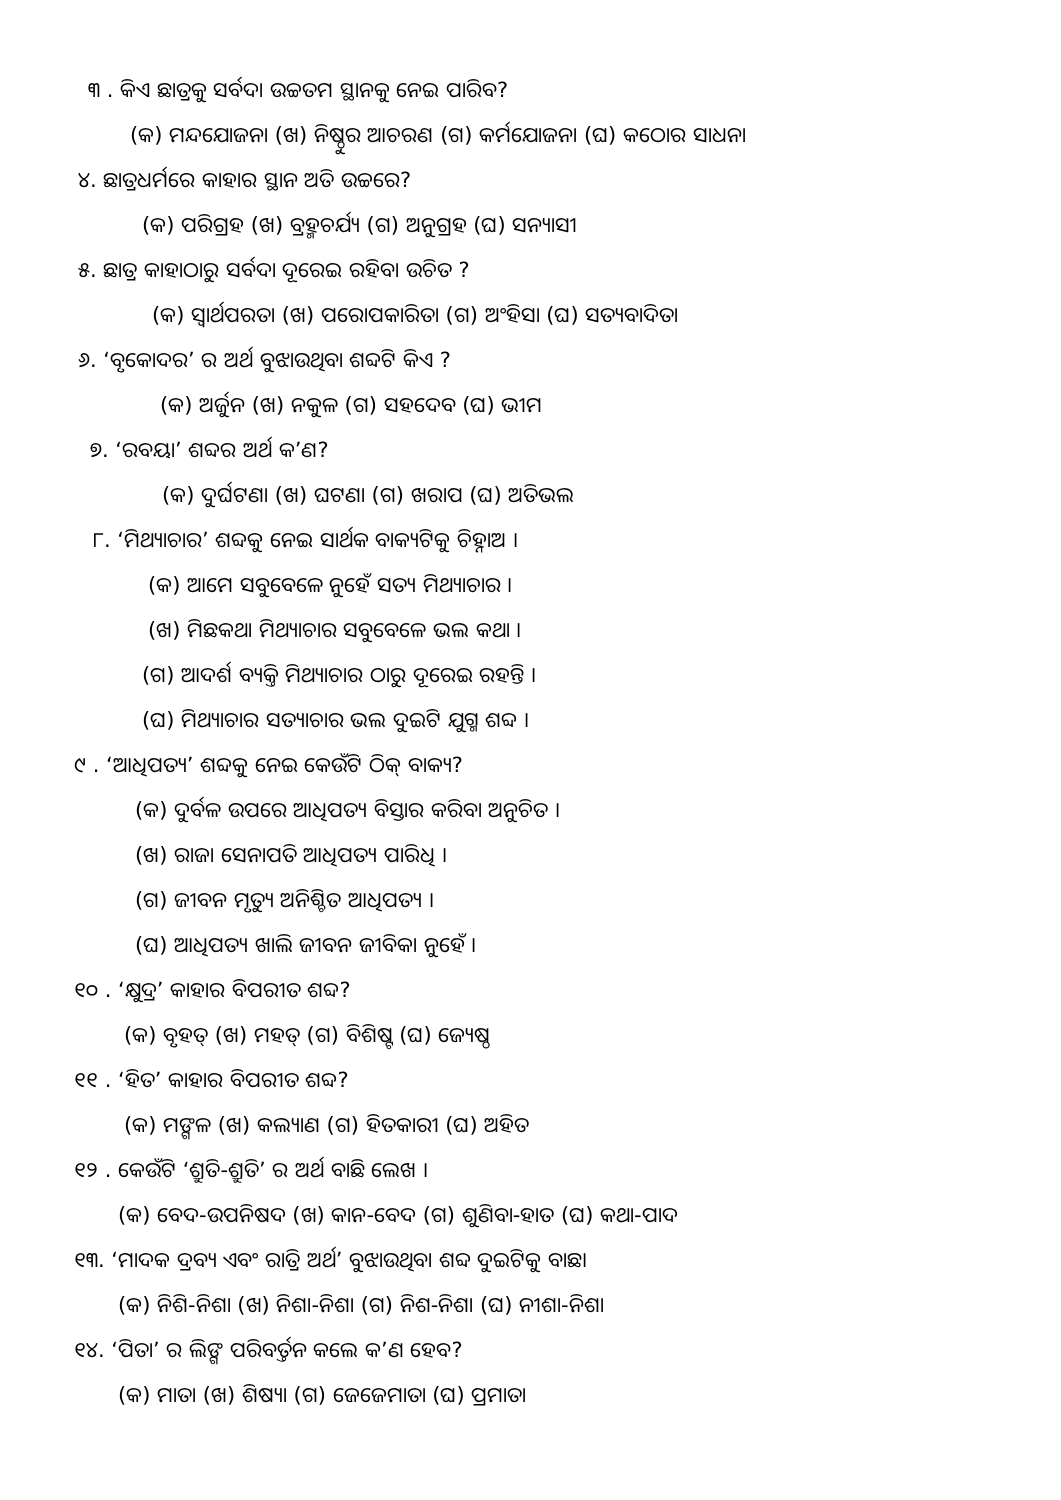୩ . କିଏ ଛାତ୍ରକୁ ସର୍ବଦା ଉଚ୍ଚତମ ସ୍ଥାନକୁ ନେଇ ପାରିବ?
(କ) ମନ୍ଦଯୋଜନା (ଖ) ନିଷ୍ଠୁର ଆଚରଣ (ଗ) କର୍ମଯୋଜନା (ଘ) କଠୋର ସାଧନା
୪. ଛାତ୍ରଧର୍ମରେ କାହାର ସ୍ଥାନ ଅତି ଉଚ୍ଚରେ?
(କ) ପରିଗ୍ରହ (ଖ) ବ୍ରହ୍ମଚର୍ଯ୍ୟ (ଗ) ଅନୁଗ୍ରହ (ଘ) ସନ୍ୟାସୀ
୫. ଛାତ୍ର କାହାଠାରୁ ସର୍ବଦା ଦୂରେଇ ରହିବା ଉଚିତ ?
(କ) ସ୍ୱାର୍ଥପରତା (ଖ) ପରୋପକାରିତା (ଗ) ଅଂହିସା (ଘ) ସତ୍ୟବାଦିତା
୬. ‘ବୃକୋଦର’ ର ଅର୍ଥ ବୁଝାଉଥିବା ଶବ୍ଦଟି କିଏ ?
(କ) ଅର୍ଜୁନ (ଖ) ନକୁଳ (ଗ) ସହଦେବ (ଘ) ଭୀମ
୭. ‘ରବୟା’ ଶବ୍ଦର ଅର୍ଥ କ’ଣ?
(କ) ଦୁର୍ଘଟଣା (ଖ) ଘଟଣା (ଗ) ଖରାପ (ଘ) ଅତିଭଲ
୮. ‘ମିଥ୍ୟାଚାର’ ଶବ୍ଦକୁ ନେଇ ସାର୍ଥକ ବାକ୍ୟଟିକୁ ଚିହ୍ନାଅ ।
(କ) ଆମେ ସବୁବେଳେ ନୁହେଁ ସତ୍ୟ ମିଥ୍ୟାଚାର ।
(ଖ) ମିଛକଥା ମିଥ୍ୟାଚାର ସବୁବେଳେ ଭଲ କଥା ।
(ଗ) ଆଦର୍ଶ ବ୍ୟକ୍ତି ମିଥ୍ୟାଚାର ଠାରୁ ଦୂରେଇ ରହନ୍ତି ।
(ଘ) ମିଥ୍ୟାଚାର ସତ୍ୟାଚାର ଭଲ ଦୁଇଟି ଯୁଗ୍ମ ଶବ୍ଦ ।
୯ . ‘ଆଧିପତ୍ୟ’ ଶବ୍ଦକୁ ନେଇ କେଉଁଟି ଠିକ୍ ବାକ୍ୟ?
(କ) ଦୁର୍ବଳ ଉପରେ ଆଧିପତ୍ୟ ବିସ୍ତାର କରିବା ଅନୁଚିତ ।
(ଖ) ରାଜା ସେନାପତି ଆଧିପତ୍ୟ ପାରିଧି ।
(ଗ) ଜୀବନ ମୃତ୍ୟୁ ଅନିଶ୍ଚିତ ଆଧିପତ୍ୟ ।
(ଘ) ଆଧିପତ୍ୟ ଖାଲି ଜୀବନ ଜୀବିକା ନୁହେଁ ।
୧୦ . ‘କ୍ଷୁଦ୍ର’ କାହାର ବିପରୀତ ଶବ୍ଦ?
(କ) ବୃହତ୍ (ଖ) ମହତ୍ (ଗ) ବିଶିଷ୍ଟ (ଘ) ଜ୍ୟେଷ୍ଠ
୧୧ . ‘ହିତ’ କାହାର ବିପରୀତ ଶବ୍ଦ?
(କ) ମଙ୍ଗଳ (ଖ) କଲ୍ୟାଣ (ଗ) ହିତକାରୀ (ଘ) ଅହିତ
୧୨ . କେଉଁଟି ‘ଶ୍ରୁତି-ଶ୍ରୁତି’ ର ଅର୍ଥ ବାଛି ଲେଖ ।
(କ) ବେଦ-ଉପନିଷଦ (ଖ) କାନ-ବେଦ (ଗ) ଶୁଣିବା-ହାତ (ଘ) କଥା-ପାଦ
୧୩. ‘ମାଦକ ଦ୍ରବ୍ୟ ଏବଂ ରାତ୍ରି ଅର୍ଥ’ ବୁଝାଉଥିବା ଶବ୍ଦ ଦୁଇଟିକୁ ବାଛ।
(କ) ନିଶି-ନିଶା (ଖ) ନିଶା-ନିଶା (ଗ) ନିଶ-ନିଶା (ଘ) ନୀଶା-ନିଶା
୧୪. ‘ପିତା’ ର ଲିଙ୍ଗ ପରିବର୍ତ୍ତନ କଲେ କ’ଣ ହେବ?
(କ) ମାତା (ଖ) ଶିଷ୍ୟା (ଗ) ଜେଜେମାତା (ଘ) ପ୍ରମାତା